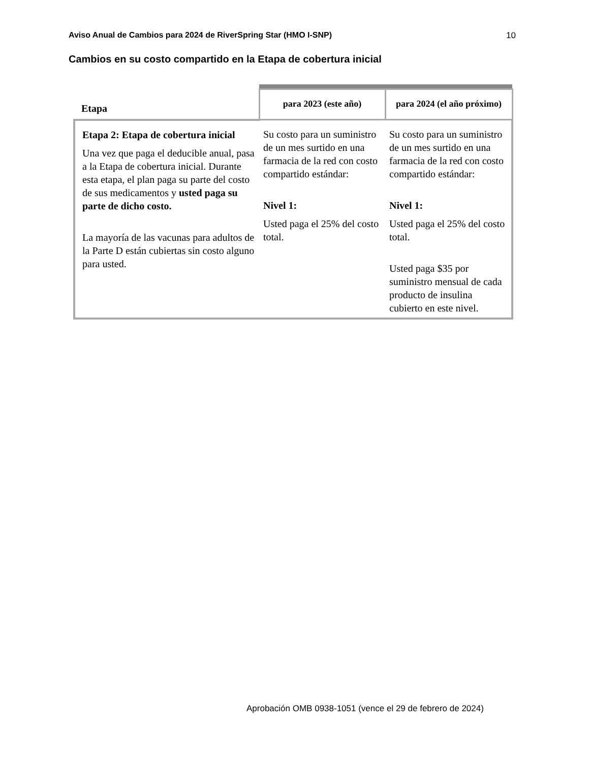Aviso Anual de Cambios para 2024 de RiverSpring Star (HMO I-SNP) 10
Cambios en su costo compartido en la Etapa de cobertura inicial
| Etapa | para 2023 (este año) | para 2024 (el año próximo) |
| --- | --- | --- |
| Etapa 2: Etapa de cobertura inicial Una vez que paga el deducible anual, pasa a la Etapa de cobertura inicial. Durante esta etapa, el plan paga su parte del costo de sus medicamentos y usted paga su parte de dicho costo. La mayoría de las vacunas para adultos de la Parte D están cubiertas sin costo alguno para usted. | Su costo para un suministro de un mes surtido en una farmacia de la red con costo compartido estándar: Nivel 1: Usted paga el 25% del costo total. | Su costo para un suministro de un mes surtido en una farmacia de la red con costo compartido estándar: Nivel 1: Usted paga el 25% del costo total. Usted paga $35 por suministro mensual de cada producto de insulina cubierto en este nivel. |
Aprobación OMB 0938-1051 (vence el 29 de febrero de 2024)